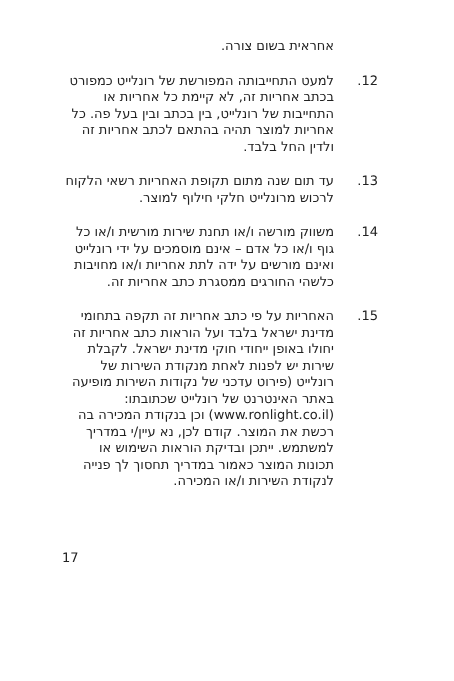אחראית בשום צורה.
12. למעט התחייבותה המפורשת של רונלייט כמפורט בכתב אחריות זה, לא קיימת כל אחריות או התחייבות של רונלייט, בין בכתב ובין בעל פה. כל אחריות למוצר תהיה בהתאם לכתב אחריות זה ולדין החל בלבד.
13. עד תום שנה מתום תקופת האחריות רשאי הלקוח לרכוש מרונלייט חלקי חילוף למוצר.
14. משווק מורשה ו/או תחנת שירות מורשית ו/או כל גוף ו/או כל אדם – אינם מוסמכים על ידי רונלייט ואינם מורשים על ידה לתת אחריות ו/או מחויבות כלשהי החורגים ממסגרת כתב אחריות זה.
15. האחריות על פי כתב אחריות זה תקפה בתחומי מדינת ישראל בלבד ועל הוראות כתב אחריות זה יחולו באופן ייחודי חוקי מדינת ישראל. לקבלת שירות יש לפנות לאחת מנקודת השירות של רונלייט (פירוט עדכני של נקודות השירות מופיעה באתר האינטרנט של רונלייט שכתובתו: (www.ronlight.co.il) וכן בנקודת המכירה בה רכשת את המוצר. קודם לכן, נא עיין/י במדריך למשתמש. ייתכן ובדיקת הוראות השימוש או תכונות המוצר כאמור במדריך תחסוך לך פנייה לנקודת השירות ו/או המכירה.
17